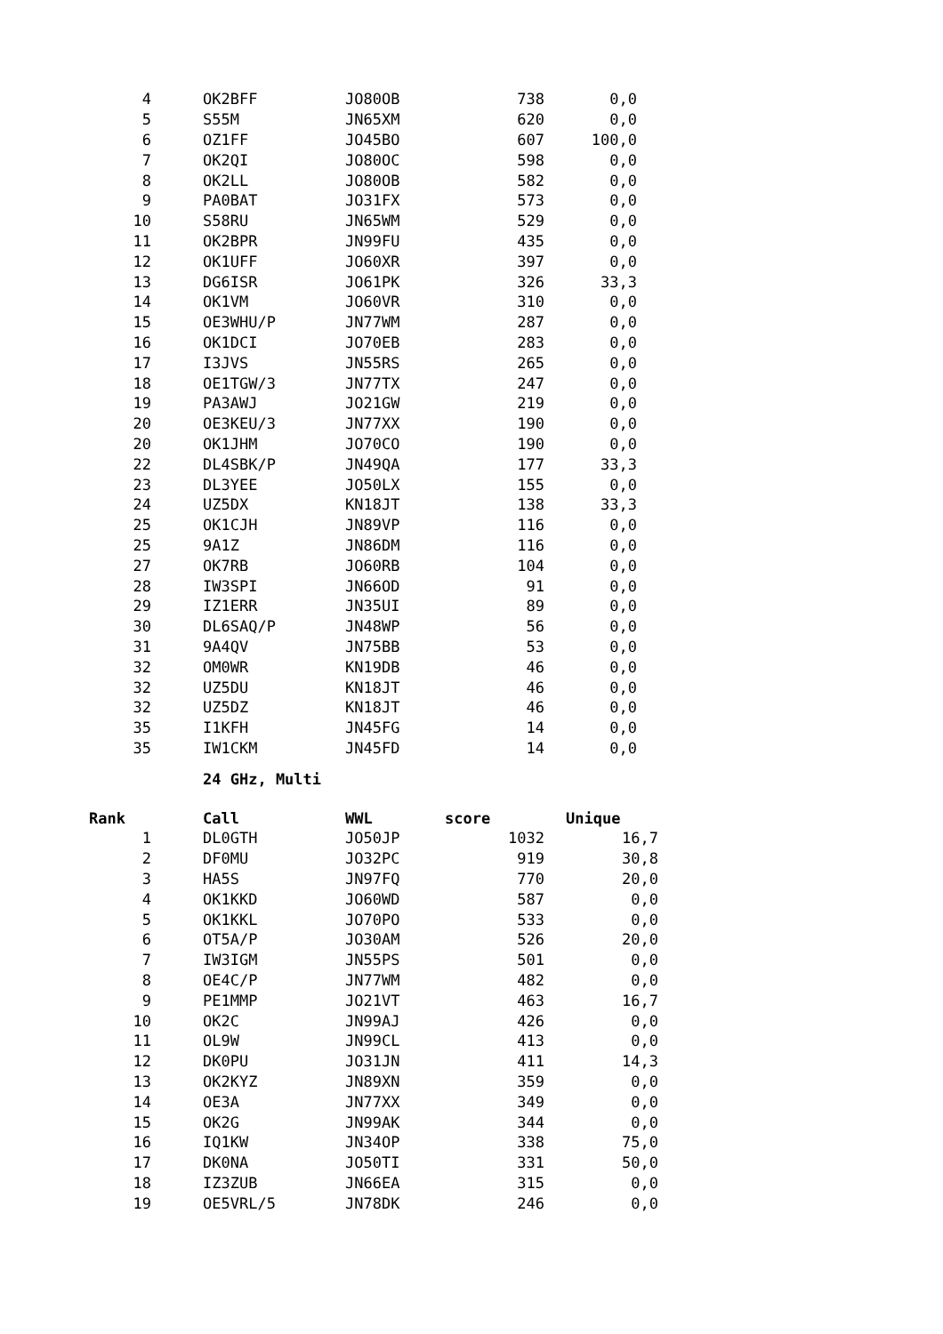| 4 | OK2BFF | JO80OB | 738 | 0,0 |
| 5 | S55M | JN65XM | 620 | 0,0 |
| 6 | OZ1FF | JO45BO | 607 | 100,0 |
| 7 | OK2QI | JO80OC | 598 | 0,0 |
| 8 | OK2LL | JO80OB | 582 | 0,0 |
| 9 | PA0BAT | JO31FX | 573 | 0,0 |
| 10 | S58RU | JN65WM | 529 | 0,0 |
| 11 | OK2BPR | JN99FU | 435 | 0,0 |
| 12 | OK1UFF | JO60XR | 397 | 0,0 |
| 13 | DG6ISR | JO61PK | 326 | 33,3 |
| 14 | OK1VM | JO60VR | 310 | 0,0 |
| 15 | OE3WHU/P | JN77WM | 287 | 0,0 |
| 16 | OK1DCI | JO70EB | 283 | 0,0 |
| 17 | I3JVS | JN55RS | 265 | 0,0 |
| 18 | OE1TGW/3 | JN77TX | 247 | 0,0 |
| 19 | PA3AWJ | JO21GW | 219 | 0,0 |
| 20 | OE3KEU/3 | JN77XX | 190 | 0,0 |
| 20 | OK1JHM | JO70CO | 190 | 0,0 |
| 22 | DL4SBK/P | JN49QA | 177 | 33,3 |
| 23 | DL3YEE | JO50LX | 155 | 0,0 |
| 24 | UZ5DX | KN18JT | 138 | 33,3 |
| 25 | OK1CJH | JN89VP | 116 | 0,0 |
| 25 | 9A1Z | JN86DM | 116 | 0,0 |
| 27 | OK7RB | JO60RB | 104 | 0,0 |
| 28 | IW3SPI | JN66OD | 91 | 0,0 |
| 29 | IZ1ERR | JN35UI | 89 | 0,0 |
| 30 | DL6SAQ/P | JN48WP | 56 | 0,0 |
| 31 | 9A4QV | JN75BB | 53 | 0,0 |
| 32 | OM0WR | KN19DB | 46 | 0,0 |
| 32 | UZ5DU | KN18JT | 46 | 0,0 |
| 32 | UZ5DZ | KN18JT | 46 | 0,0 |
| 35 | I1KFH | JN45FG | 14 | 0,0 |
| 35 | IW1CKM | JN45FD | 14 | 0,0 |
24 GHz, Multi
| Rank | Call | WWL | score | Unique |
| --- | --- | --- | --- | --- |
| 1 | DL0GTH | JO50JP | 1032 | 16,7 |
| 2 | DF0MU | JO32PC | 919 | 30,8 |
| 3 | HA5S | JN97FQ | 770 | 20,0 |
| 4 | OK1KKD | JO60WD | 587 | 0,0 |
| 5 | OK1KKL | JO70PO | 533 | 0,0 |
| 6 | OT5A/P | JO30AM | 526 | 20,0 |
| 7 | IW3IGM | JN55PS | 501 | 0,0 |
| 8 | OE4C/P | JN77WM | 482 | 0,0 |
| 9 | PE1MMP | JO21VT | 463 | 16,7 |
| 10 | OK2C | JN99AJ | 426 | 0,0 |
| 11 | OL9W | JN99CL | 413 | 0,0 |
| 12 | DK0PU | JO31JN | 411 | 14,3 |
| 13 | OK2KYZ | JN89XN | 359 | 0,0 |
| 14 | OE3A | JN77XX | 349 | 0,0 |
| 15 | OK2G | JN99AK | 344 | 0,0 |
| 16 | IQ1KW | JN34OP | 338 | 75,0 |
| 17 | DK0NA | JO50TI | 331 | 50,0 |
| 18 | IZ3ZUB | JN66EA | 315 | 0,0 |
| 19 | OE5VRL/5 | JN78DK | 246 | 0,0 |